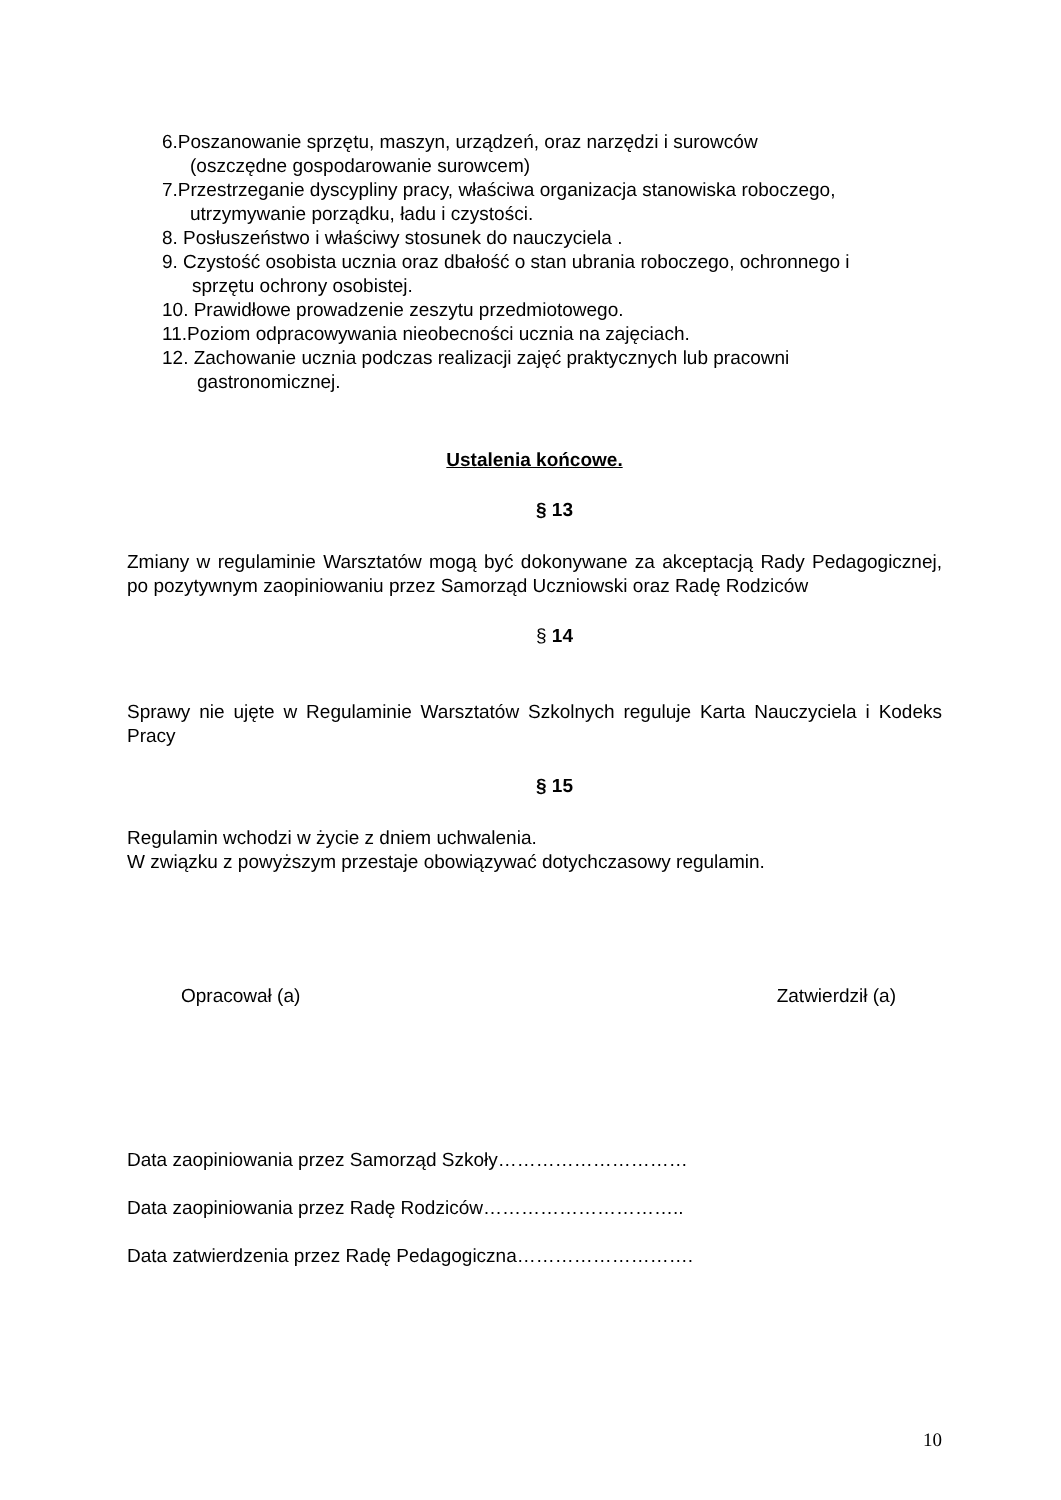6.Poszanowanie sprzętu, maszyn, urządzeń, oraz narzędzi i surowców
(oszczędne gospodarowanie surowcem)
7.Przestrzeganie dyscypliny pracy, właściwa organizacja stanowiska roboczego,
utrzymywanie porządku, ładu i czystości.
8. Posłuszeństwo i właściwy stosunek do nauczyciela .
9. Czystość osobista ucznia oraz dbałość o stan ubrania roboczego, ochronnego i
sprzętu ochrony osobistej.
10. Prawidłowe prowadzenie zeszytu przedmiotowego.
11.Poziom odpracowywania nieobecności ucznia na zajęciach.
12. Zachowanie ucznia podczas realizacji zajęć praktycznych lub pracowni
gastronomicznej.
Ustalenia końcowe.
§ 13
Zmiany w regulaminie Warsztatów mogą być dokonywane za akceptacją Rady Pedagogicznej, po pozytywnym zaopiniowaniu przez Samorząd Uczniowski oraz Radę Rodziców
§ 14
Sprawy nie ujęte w Regulaminie Warsztatów Szkolnych reguluje Karta Nauczyciela i Kodeks Pracy
§ 15
Regulamin wchodzi w życie z dniem uchwalenia.
W związku z powyższym przestaje obowiązywać dotychczasowy regulamin.
Opracował (a) Zatwierdził (a)
Data zaopiniowania przez Samorząd Szkoły…………………………
Data zaopiniowania przez Radę Rodziców…………………………..
Data zatwierdzenia przez Radę Pedagogiczna……………………….
10